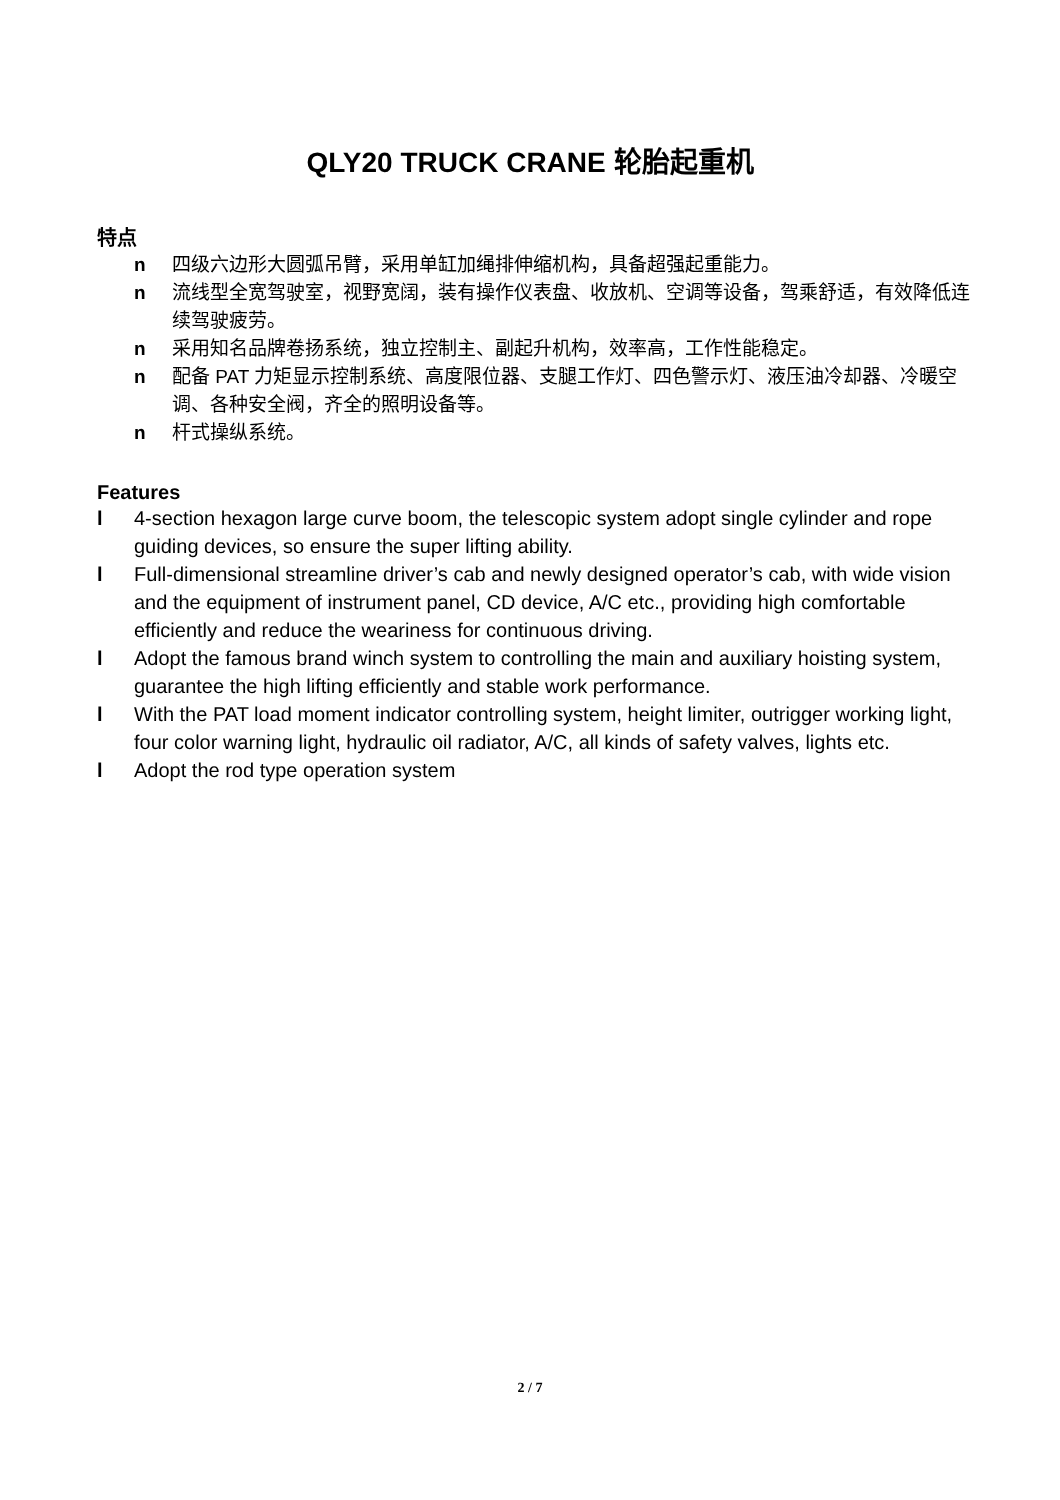QLY20 TRUCK CRANE 轮胎起重机
特点
n 四级六边形大圆弧吊臂，采用单缸加绳排伸缩机构，具备超强起重能力。
n 流线型全宽驾驶室，视野宽阔，装有操作仪表盘、收放机、空调等设备，驾乘舒适，有效降低连续驾驶疲劳。
n 采用知名品牌卷扬系统，独立控制主、副起升机构，效率高，工作性能稳定。
n 配备 PAT 力矩显示控制系统、高度限位器、支腿工作灯、四色警示灯、液压油冷却器、冷暖空调、各种安全阀，齐全的照明设备等。
n 杆式操纵系统。
Features
l 4-section hexagon large curve boom, the telescopic system adopt single cylinder and rope guiding devices, so ensure the super lifting ability.
l Full-dimensional streamline driver’s cab and newly designed operator’s cab, with wide vision and the equipment of instrument panel, CD device, A/C etc., providing high comfortable efficiently and reduce the weariness for continuous driving.
l Adopt the famous brand winch system to controlling the main and auxiliary hoisting system, guarantee the high lifting efficiently and stable work performance.
l With the PAT load moment indicator controlling system, height limiter, outrigger working light, four color warning light, hydraulic oil radiator, A/C, all kinds of safety valves, lights etc.
l Adopt the rod type operation system
2 / 7